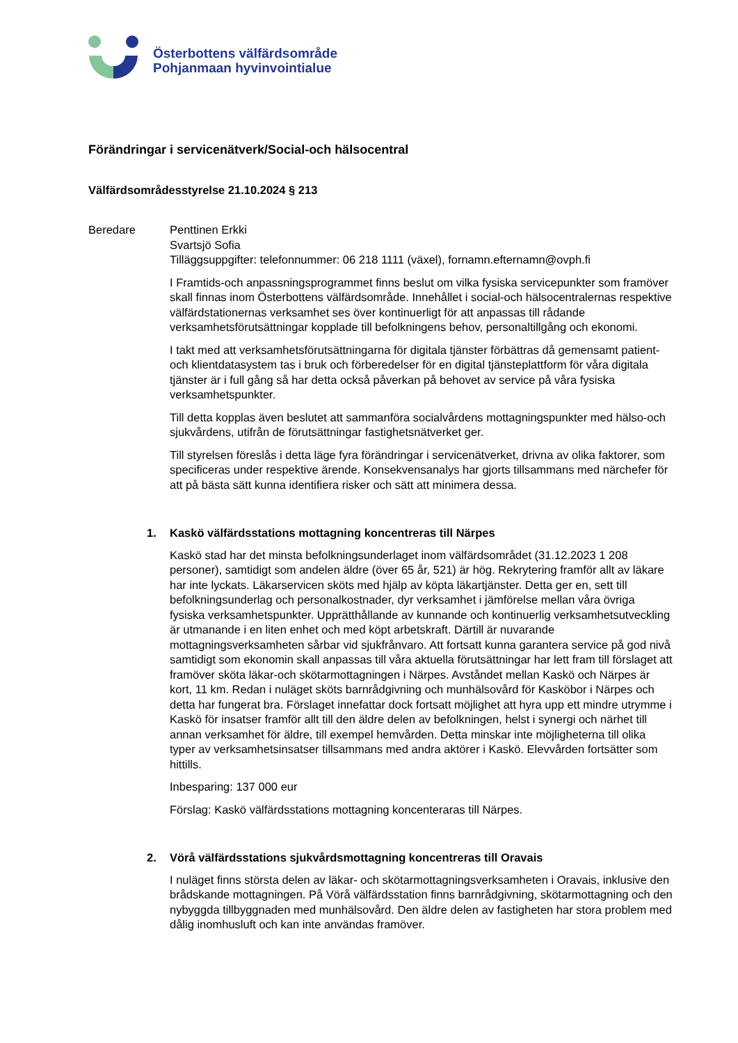Österbottens välfärdsområde
Pohjanmaan hyvinvointialue
Förändringar i servicenätverk/Social-och hälsocentral
Välfärdsområdesstyrelse 21.10.2024 § 213
Beredare Penttinen Erkki
Svartsjö Sofia
Tilläggsuppgifter: telefonnummer: 06 218 1111 (växel), fornamn.efternamn@ovph.fi
I Framtids-och anpassningsprogrammet finns beslut om vilka fysiska servicepunkter som framöver skall finnas inom Österbottens välfärdsområde. Innehållet i social-och hälsocentralernas respektive välfärdstationernas verksamhet ses över kontinuerligt för att anpassas till rådande verksamhetsförutsättningar kopplade till befolkningens behov, personaltillgång och ekonomi.
I takt med att verksamhetsförutsättningarna för digitala tjänster förbättras då gemensamt patient- och klientdatasystem tas i bruk och förberedelser för en digital tjänsteplattform för våra digitala tjänster är i full gång så har detta också påverkan på behovet av service på våra fysiska verksamhetspunkter.
Till detta kopplas även beslutet att sammanföra socialvårdens mottagningspunkter med hälso-och sjukvårdens, utifrån de förutsättningar fastighetsnätverket ger.
Till styrelsen föreslås i detta läge fyra förändringar i servicenätverket, drivna av olika faktorer, som specificeras under respektive ärende. Konsekvensanalys har gjorts tillsammans med närchefer för att på bästa sätt kunna identifiera risker och sätt att minimera dessa.
1. Kaskö välfärdsstations mottagning koncentreras till Närpes
Kaskö stad har det minsta befolkningsunderlaget inom välfärdsområdet (31.12.2023 1 208 personer), samtidigt som andelen äldre (över 65 år, 521) är hög. Rekrytering framför allt av läkare har inte lyckats. Läkarservicen sköts med hjälp av köpta läkartjänster. Detta ger en, sett till befolkningsunderlag och personalkostnader, dyr verksamhet i jämförelse mellan våra övriga fysiska verksamhetspunkter. Upprätthållande av kunnande och kontinuerlig verksamhetsutveckling är utmanande i en liten enhet och med köpt arbetskraft. Därtill är nuvarande mottagningsverksamheten sårbar vid sjukfrånvaro. Att fortsatt kunna garantera service på god nivå samtidigt som ekonomin skall anpassas till våra aktuella förutsättningar har lett fram till förslaget att framöver sköta läkar-och skötarmottagningen i Närpes. Avståndet mellan Kaskö och Närpes är kort, 11 km. Redan i nuläget sköts barnrådgivning och munhälsovård för Kasköbor i Närpes och detta har fungerat bra. Förslaget innefattar dock fortsatt möjlighet att hyra upp ett mindre utrymme i Kaskö för insatser framför allt till den äldre delen av befolkningen, helst i synergi och närhet till annan verksamhet för äldre, till exempel hemvården. Detta minskar inte möjligheterna till olika typer av verksamhetsinsatser tillsammans med andra aktörer i Kaskö. Elevvården fortsätter som hittills.
Inbesparing: 137 000 eur
Förslag: Kaskö välfärdsstations mottagning koncenteraras till Närpes.
2. Vörå välfärdsstations sjukvårdsmottagning koncentreras till Oravais
I nuläget finns största delen av läkar- och skötarmottagningsverksamheten i Oravais, inklusive den brådskande mottagningen. På Vörå välfärdsstation finns barnrådgivning, skötarmottagning och den nybyggda tillbyggnaden med munhälsovård. Den äldre delen av fastigheten har stora problem med dålig inomhusluft och kan inte användas framöver.